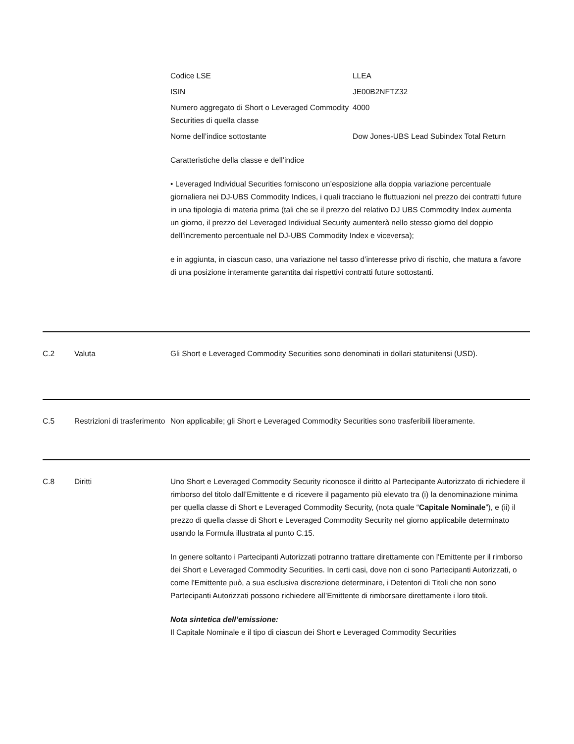Codice LSE
LLEA
ISIN
JE00B2NFTZ32
Numero aggregato di Short o Leveraged Commodity Securities di quella classe
4000
Nome dell’indice sottostante
Dow Jones-UBS Lead Subindex Total Return
Caratteristiche della classe e dell’indice
• Leveraged Individual Securities forniscono un’esposizione alla doppia variazione percentuale giornaliera nei DJ-UBS Commodity Indices, i quali tracciano le fluttuazioni nel prezzo dei contratti future in una tipologia di materia prima (tali che se il prezzo del relativo DJ UBS Commodity Index aumenta un giorno, il prezzo del Leveraged Individual Security aumenterà nello stesso giorno del doppio dell’incremento percentuale nel DJ-UBS Commodity Index e viceversa);
e in aggiunta, in ciascun caso, una variazione nel tasso d’interesse privo di rischio, che matura a favore di una posizione interamente garantita dai rispettivi contratti future sottostanti.
C.2
Valuta
Gli Short e Leveraged Commodity Securities sono denominati in dollari statunitensi (USD).
C.5
Restrizioni di trasferimento
Non applicabile; gli Short e Leveraged Commodity Securities sono trasferibili liberamente.
C.8
Diritti
Uno Short e Leveraged Commodity Security riconosce il diritto al Partecipante Autorizzato di richiedere il rimborso del titolo dall’Emittente e di ricevere il pagamento più elevato tra (i) la denominazione minima per quella classe di Short e Leveraged Commodity Security, (nota quale “Capitale Nominale”), e (ii) il prezzo di quella classe di Short e Leveraged Commodity Security nel giorno applicabile determinato usando la Formula illustrata al punto C.15.
In genere soltanto i Partecipanti Autorizzati potranno trattare direttamente con l'Emittente per il rimborso dei Short e Leveraged Commodity Securities. In certi casi, dove non ci sono Partecipanti Autorizzati, o come l'Emittente può, a sua esclusiva discrezione determinare, i Detentori di Titoli che non sono Partecipanti Autorizzati possono richiedere all’Emittente di rimborsare direttamente i loro titoli.
Nota sintetica dell’emissione:
Il Capitale Nominale e il tipo di ciascun dei Short e Leveraged Commodity Securities